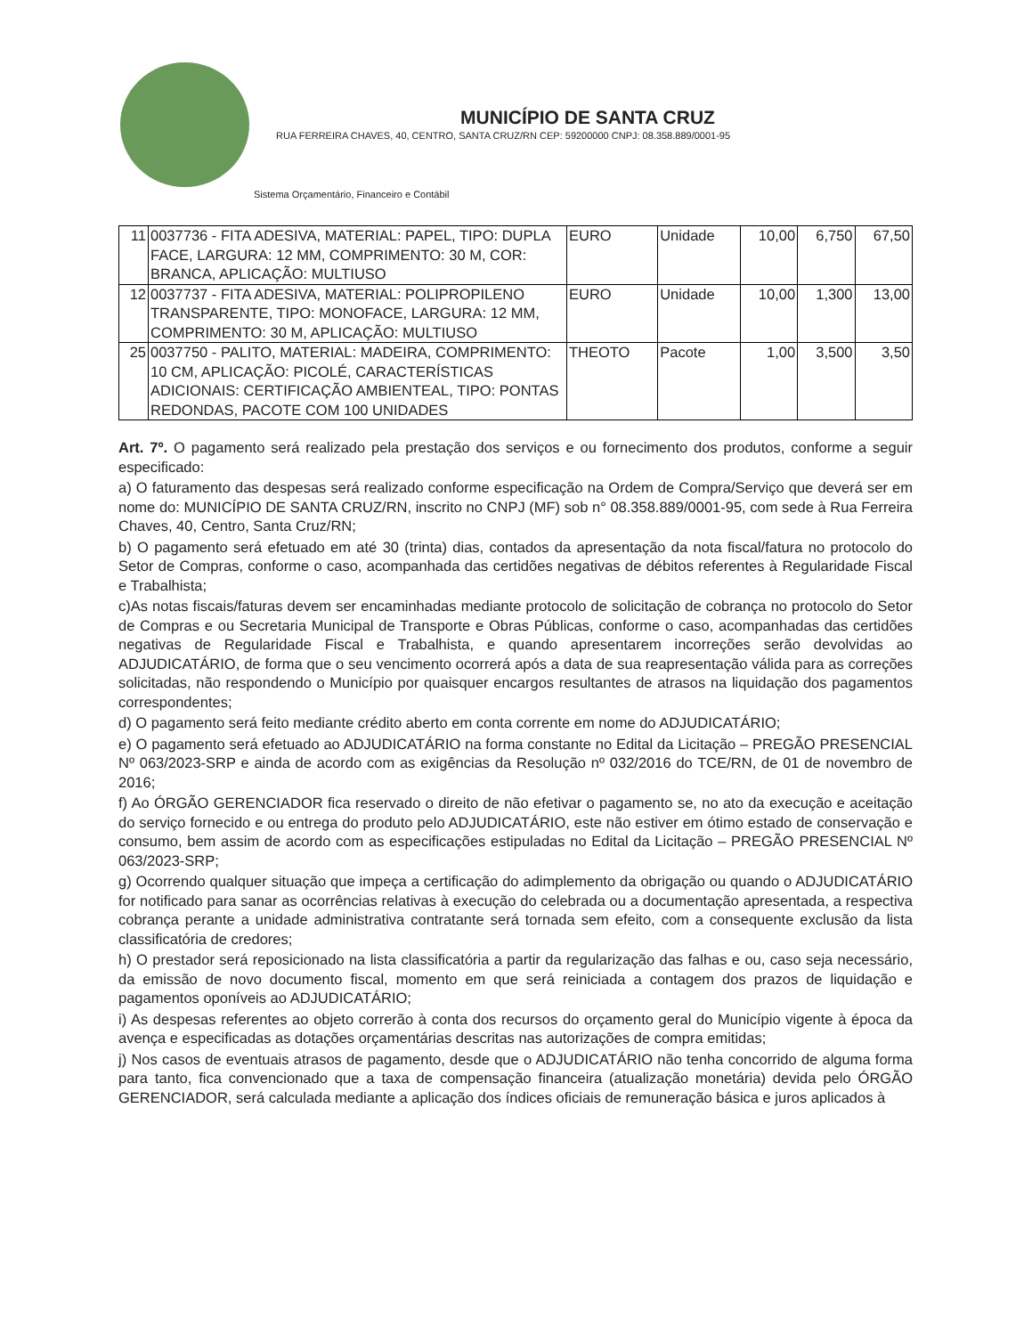MUNICÍPIO DE SANTA CRUZ
RUA FERREIRA CHAVES, 40, CENTRO, SANTA CRUZ/RN CEP: 59200000 CNPJ: 08.358.889/0001-95
Sistema Orçamentário, Financeiro e Contábil
| 11 | 0037736 - FITA ADESIVA, MATERIAL: PAPEL, TIPO: DUPLA FACE, LARGURA: 12 MM, COMPRIMENTO: 30 M, COR: BRANCA, APLICAÇÃO: MULTIUSO | EURO | Unidade | 10,00 | 6,750 | 67,50 |
| 12 | 0037737 - FITA ADESIVA, MATERIAL: POLIPROPILENO TRANSPARENTE, TIPO: MONOFACE, LARGURA: 12 MM, COMPRIMENTO: 30 M, APLICAÇÃO: MULTIUSO | EURO | Unidade | 10,00 | 1,300 | 13,00 |
| 25 | 0037750 - PALITO, MATERIAL: MADEIRA, COMPRIMENTO: 10 CM, APLICAÇÃO: PICOLÉ, CARACTERÍSTICAS ADICIONAIS: CERTIFICAÇÃO AMBIENTEAL, TIPO: PONTAS REDONDAS, PACOTE COM 100 UNIDADES | THEOTO | Pacote | 1,00 | 3,500 | 3,50 |
Art. 7º. O pagamento será realizado pela prestação dos serviços e ou fornecimento dos produtos, conforme a seguir especificado:
a) O faturamento das despesas será realizado conforme especificação na Ordem de Compra/Serviço que deverá ser em nome do: MUNICÍPIO DE SANTA CRUZ/RN, inscrito no CNPJ (MF) sob n° 08.358.889/0001-95, com sede à Rua Ferreira Chaves, 40, Centro, Santa Cruz/RN;
b) O pagamento será efetuado em até 30 (trinta) dias, contados da apresentação da nota fiscal/fatura no protocolo do Setor de Compras, conforme o caso, acompanhada das certidões negativas de débitos referentes à Regularidade Fiscal e Trabalhista;
c)As notas fiscais/faturas devem ser encaminhadas mediante protocolo de solicitação de cobrança no protocolo do Setor de Compras e ou Secretaria Municipal de Transporte e Obras Públicas, conforme o caso, acompanhadas das certidões negativas de Regularidade Fiscal e Trabalhista, e quando apresentarem incorreções serão devolvidas ao ADJUDICATÁRIO, de forma que o seu vencimento ocorrerá após a data de sua reapresentação válida para as correções solicitadas, não respondendo o Município por quaisquer encargos resultantes de atrasos na liquidação dos pagamentos correspondentes;
d) O pagamento será feito mediante crédito aberto em conta corrente em nome do ADJUDICATÁRIO;
e) O pagamento será efetuado ao ADJUDICATÁRIO na forma constante no Edital da Licitação – PREGÃO PRESENCIAL Nº 063/2023-SRP e ainda de acordo com as exigências da Resolução nº 032/2016 do TCE/RN, de 01 de novembro de 2016;
f) Ao ÓRGÃO GERENCIADOR fica reservado o direito de não efetivar o pagamento se, no ato da execução e aceitação do serviço fornecido e ou entrega do produto pelo ADJUDICATÁRIO, este não estiver em ótimo estado de conservação e consumo, bem assim de acordo com as especificações estipuladas no Edital da Licitação – PREGÃO PRESENCIAL Nº 063/2023-SRP;
g) Ocorrendo qualquer situação que impeça a certificação do adimplemento da obrigação ou quando o ADJUDICATÁRIO for notificado para sanar as ocorrências relativas à execução do celebrada ou a documentação apresentada, a respectiva cobrança perante a unidade administrativa contratante será tornada sem efeito, com a consequente exclusão da lista classificatória de credores;
h) O prestador será reposicionado na lista classificatória a partir da regularização das falhas e ou, caso seja necessário, da emissão de novo documento fiscal, momento em que será reiniciada a contagem dos prazos de liquidação e pagamentos oponíveis ao ADJUDICATÁRIO;
i) As despesas referentes ao objeto correrão à conta dos recursos do orçamento geral do Município vigente à época da avença e especificadas as dotações orçamentárias descritas nas autorizações de compra emitidas;
j) Nos casos de eventuais atrasos de pagamento, desde que o ADJUDICATÁRIO não tenha concorrido de alguma forma para tanto, fica convencionado que a taxa de compensação financeira (atualização monetária) devida pelo ÓRGÃO GERENCIADOR, será calculada mediante a aplicação dos índices oficiais de remuneração básica e juros aplicados à